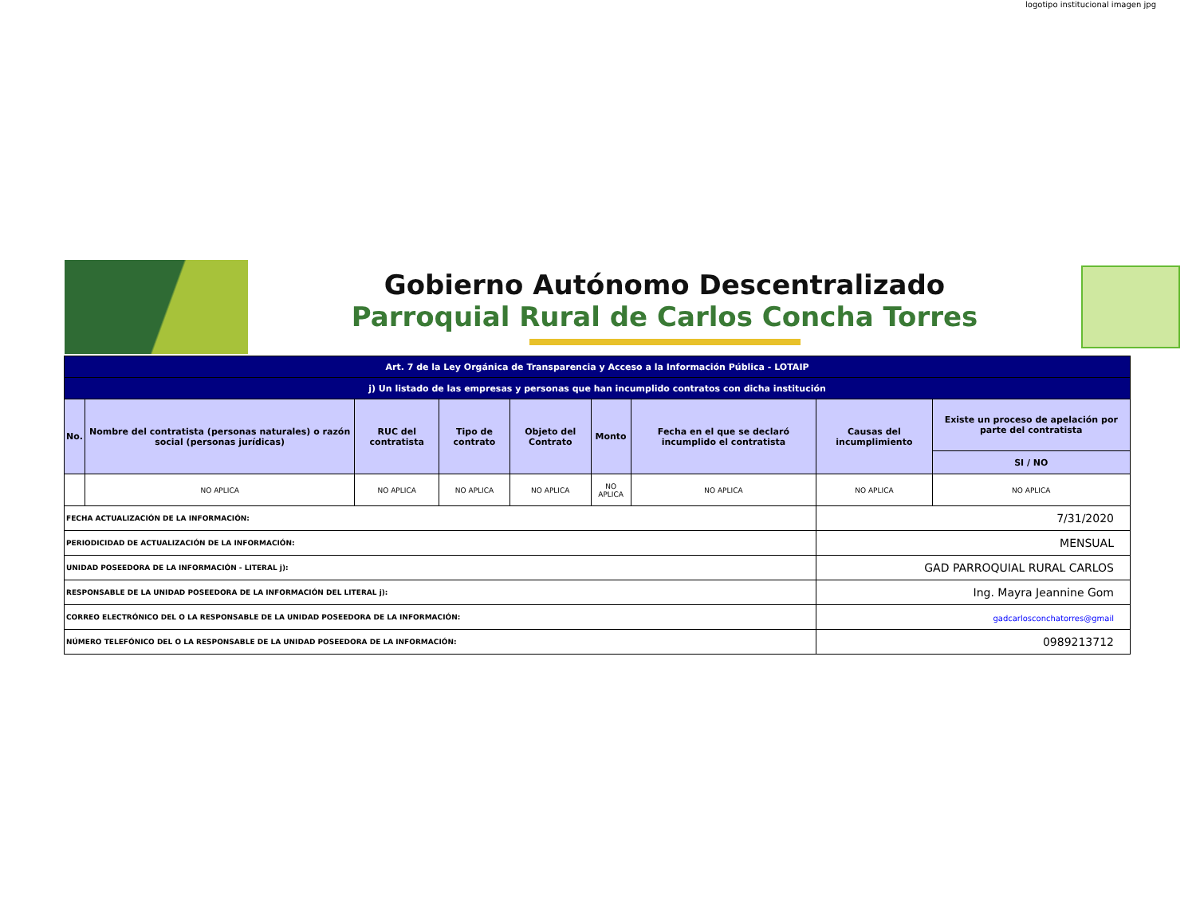logotipo institucional imagen jpg
Gobierno Autónomo Descentralizado
Parroquial Rural de Carlos Concha Torres
| Art. 7 de la Ley Orgánica de Transparencia y Acceso a la Información Pública - LOTAIP | | | | | | | | |
| j) Un listado de las empresas y personas que han incumplido contratos con dicha institución | | | | | | | | |
| No. | Nombre del contratista (personas naturales) o razón social (personas jurídicas) | RUC del contratista | Tipo de contrato | Objeto del Contrato | Monto | Fecha en el que se declaró incumplido el contratista | Causas del incumplimiento | Existe un proceso de apelación por parte del contratista |
| | | | | | | | | SI / NO |
| | NO APLICA | NO APLICA | NO APLICA | NO APLICA | NO APLICA | NO APLICA | NO APLICA | NO APLICA |
| FECHA ACTUALIZACIÓN DE LA INFORMACIÓN: | | | | | | | 7/31/2020 | |
| PERIODICIDAD DE ACTUALIZACIÓN DE LA INFORMACIÓN: | | | | | | | MENSUAL | |
| UNIDAD POSEEDORA DE LA INFORMACIÓN - LITERAL j): | | | | | | | GAD PARROQUIAL RURAL CARLOS | |
| RESPONSABLE DE LA UNIDAD POSEEDORA DE LA INFORMACIÓN DEL LITERAL j): | | | | | | | Ing. Mayra Jeannine Gom | |
| CORREO ELECTRÓNICO DEL O LA RESPONSABLE DE LA UNIDAD POSEEDORA DE LA INFORMACIÓN: | | | | | | | gadcarlosconchatorres@gmail | |
| NÚMERO TELEFÓNICO DEL O LA RESPONSABLE DE LA UNIDAD POSEEDORA DE LA INFORMACIÓN: | | | | | | | 0989213712 | |